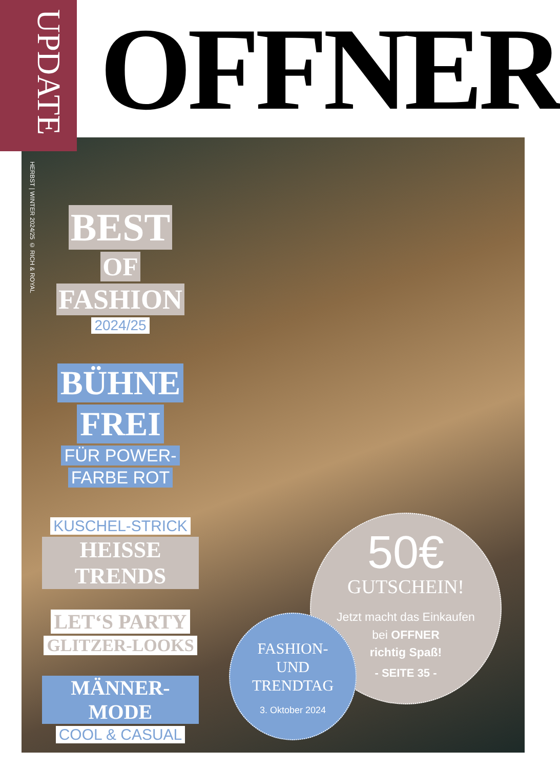UPDATE
OFFNER
HERBST | WINTER 2024/25 © RICH & ROYAL
BEST
OF
FASHION
2024/25
BÜHNE
FREI
FÜR POWER-
FARBE ROT
KUSCHEL-STRICK
HEISSE TRENDS
LET‘S PARTY
GLITZER-LOOKS
MÄNNER-MODE
COOL & CASUAL
50€
GUTSCHEIN!
Jetzt macht das Einkaufen
bei OFFNER
richtig Spaß!
- SEITE 35 -
FASHION-
UND
TRENDTAG
3. Oktober 2024